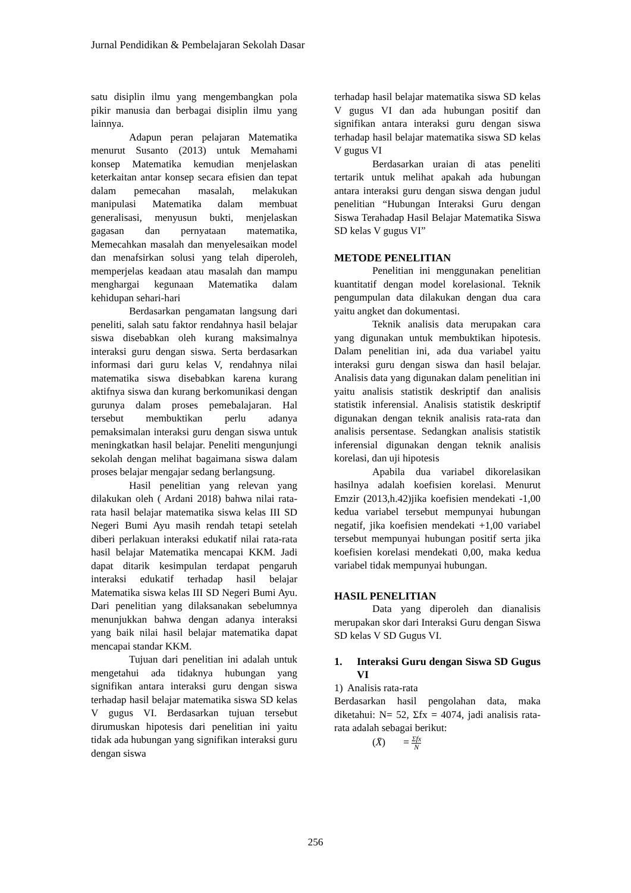Jurnal Pendidikan & Pembelajaran Sekolah Dasar
satu disiplin ilmu yang mengembangkan pola pikir manusia dan berbagai disiplin ilmu yang lainnya.
Adapun peran pelajaran Matematika menurut Susanto (2013) untuk Memahami konsep Matematika kemudian menjelaskan keterkaitan antar konsep secara efisien dan tepat dalam pemecahan masalah, melakukan manipulasi Matematika dalam membuat generalisasi, menyusun bukti, menjelaskan gagasan dan pernyataan matematika, Memecahkan masalah dan menyelesaikan model dan menafsirkan solusi yang telah diperoleh, memperjelas keadaan atau masalah dan mampu menghargai kegunaan Matematika dalam kehidupan sehari-hari
Berdasarkan pengamatan langsung dari peneliti, salah satu faktor rendahnya hasil belajar siswa disebabkan oleh kurang maksimalnya interaksi guru dengan siswa. Serta berdasarkan informasi dari guru kelas V, rendahnya nilai matematika siswa disebabkan karena kurang aktifnya siswa dan kurang berkomunikasi dengan gurunya dalam proses pemebalajaran. Hal tersebut membuktikan perlu adanya pemaksimalan interaksi guru dengan siswa untuk meningkatkan hasil belajar. Peneliti mengunjungi sekolah dengan melihat bagaimana siswa dalam proses belajar mengajar sedang berlangsung.
Hasil penelitian yang relevan yang dilakukan oleh ( Ardani 2018) bahwa nilai rata-rata hasil belajar matematika siswa kelas III SD Negeri Bumi Ayu masih rendah tetapi setelah diberi perlakuan interaksi edukatif nilai rata-rata hasil belajar Matematika mencapai KKM. Jadi dapat ditarik kesimpulan terdapat pengaruh interaksi edukatif terhadap hasil belajar Matematika siswa kelas III SD Negeri Bumi Ayu. Dari penelitian yang dilaksanakan sebelumnya menunjukkan bahwa dengan adanya interaksi yang baik nilai hasil belajar matematika dapat mencapai standar KKM.
Tujuan dari penelitian ini adalah untuk mengetahui ada tidaknya hubungan yang signifikan antara interaksi guru dengan siswa terhadap hasil belajar matematika siswa SD kelas V gugus VI. Berdasarkan tujuan tersebut dirumuskan hipotesis dari penelitian ini yaitu tidak ada hubungan yang signifikan interaksi guru dengan siswa
terhadap hasil belajar matematika siswa SD kelas V gugus VI dan ada hubungan positif dan signifikan antara interaksi guru dengan siswa terhadap hasil belajar matematika siswa SD kelas V gugus VI
Berdasarkan uraian di atas peneliti tertarik untuk melihat apakah ada hubungan antara interaksi guru dengan siswa dengan judul penelitian “Hubungan Interaksi Guru dengan Siswa Terahadap Hasil Belajar Matematika Siswa SD kelas V gugus VI”
METODE PENELITIAN
Penelitian ini menggunakan penelitian kuantitatif dengan model korelasional. Teknik pengumpulan data dilakukan dengan dua cara yaitu angket dan dokumentasi.
Teknik analisis data merupakan cara yang digunakan untuk membuktikan hipotesis. Dalam penelitian ini, ada dua variabel yaitu interaksi guru dengan siswa dan hasil belajar. Analisis data yang digunakan dalam penelitian ini yaitu analisis statistik deskriptif dan analisis statistik inferensial. Analisis statistik deskriptif digunakan dengan teknik analisis rata-rata dan analisis persentase. Sedangkan analisis statistik inferensial digunakan dengan teknik analisis korelasi, dan uji hipotesis
Apabila dua variabel dikorelasikan hasilnya adalah koefisien korelasi. Menurut Emzir (2013,h.42)jika koefisien mendekati -1,00 kedua variabel tersebut mempunyai hubungan negatif, jika koefisien mendekati +1,00 variabel tersebut mempunyai hubungan positif serta jika koefisien korelasi mendekati 0,00, maka kedua variabel tidak mempunyai hubungan.
HASIL PENELITIAN
Data yang diperoleh dan dianalisis merupakan skor dari Interaksi Guru dengan Siswa SD kelas V SD Gugus VI.
1. Interaksi Guru dengan Siswa SD Gugus VI
1) Analisis rata-rata
Berdasarkan hasil pengolahan data, maka diketahui: N= 52, Σfx = 4074, jadi analisis rata-rata adalah sebagai berikut:
(X̄) = Σfx N
256